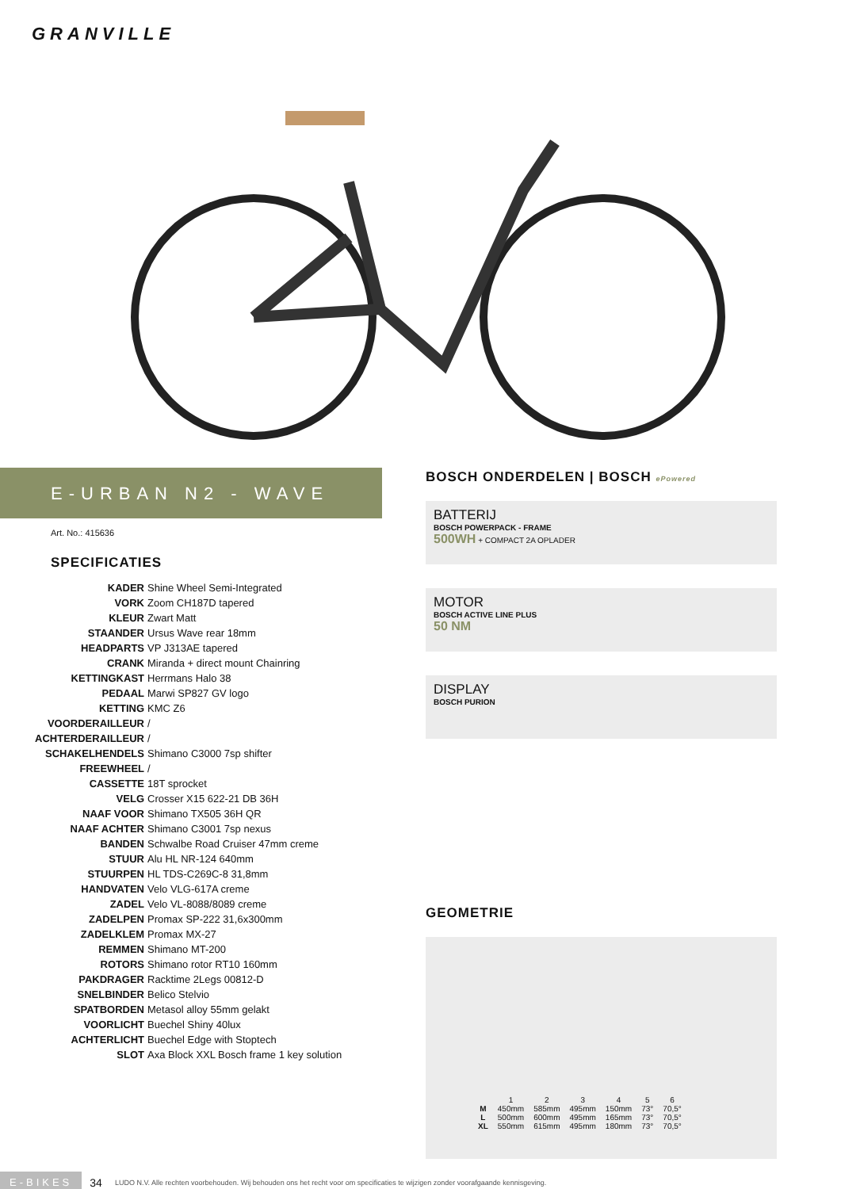GRANVILLE
E-URBAN N2 - WAVE
Art. No.: 415636
SPECIFICATIES
| KADER | Shine Wheel Semi-Integrated |
| VORK | Zoom CH187D tapered |
| KLEUR | Zwart Matt |
| STAANDER | Ursus Wave rear 18mm |
| HEADPARTS | VP J313AE tapered |
| CRANK | Miranda + direct mount Chainring |
| KETTINGKAST | Herrmans Halo 38 |
| PEDAAL | Marwi SP827 GV logo |
| KETTING | KMC Z6 |
| VOORDERAILLEUR | / |
| ACHTERDERAILLEUR | / |
| SCHAKELHENDELS | Shimano C3000 7sp shifter |
| FREEWHEEL | / |
| CASSETTE | 18T sprocket |
| VELG | Crosser X15 622-21 DB 36H |
| NAAF VOOR | Shimano TX505 36H QR |
| NAAF ACHTER | Shimano C3001 7sp nexus |
| BANDEN | Schwalbe Road Cruiser 47mm creme |
| STUUR | Alu HL NR-124 640mm |
| STUURPEN | HL TDS-C269C-8 31,8mm |
| HANDVATEN | Velo VLG-617A creme |
| ZADEL | Velo VL-8088/8089 creme |
| ZADELPEN | Promax SP-222 31,6x300mm |
| ZADELKLEM | Promax MX-27 |
| REMMEN | Shimano MT-200 |
| ROTORS | Shimano rotor RT10 160mm |
| PAKDRAGER | Racktime 2Legs 00812-D |
| SNELBINDER | Belico Stelvio |
| SPATBORDEN | Metasol alloy 55mm gelakt |
| VOORLICHT | Buechel Shiny 40lux |
| ACHTERLICHT | Buechel Edge with Stoptech |
| SLOT | Axa Block XXL Bosch frame 1 key solution |
BOSCH ONDERDELEN | BOSCH ePowered
BATTERIJ
BOSCH POWERPACK - FRAME
500WH + COMPACT 2A OPLADER
MOTOR
BOSCH ACTIVE LINE PLUS
50 NM
DISPLAY
BOSCH PURION
GEOMETRIE
| | 1 | 2 | 3 | 4 | 5 | 6 |
| M | 450mm | 585mm | 495mm | 150mm | 73° | 70,5° |
| L | 500mm | 600mm | 495mm | 165mm | 73° | 70,5° |
| XL | 550mm | 615mm | 495mm | 180mm | 73° | 70,5° |
E-BIKES 34 LUDO N.V. Alle rechten voorbehouden. Wij behouden ons het recht voor om specificaties te wijzigen zonder voorafgaande kennisgeving.